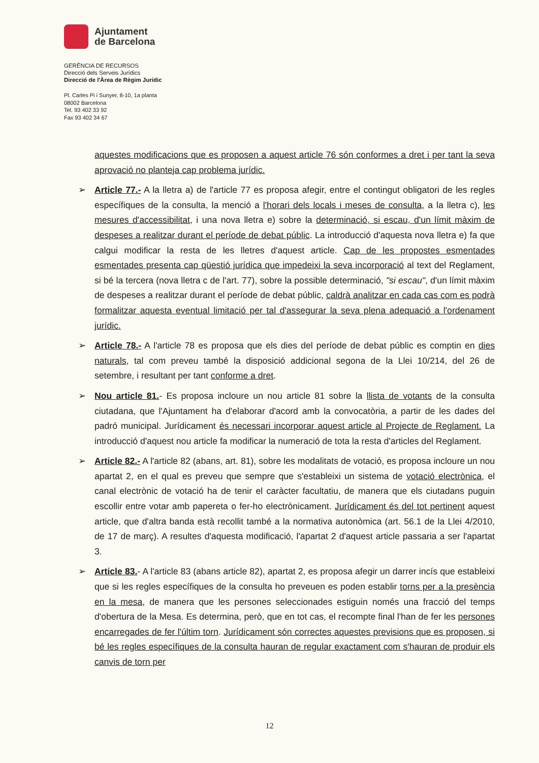Ajuntament
de Barcelona
GERÈNCIA DE RECURSOS
Direcció dels Serveis Jurídics
Direcció de l'Àrea de Règim Jurídic
Pl. Carles Pi i Sunyer, 8-10, 1a planta
08002 Barcelona
Tel. 93 402 33 92
Fax 93 402 34 67
aquestes modificacions que es proposen a aquest article 76 són conformes a dret i per tant la seva aprovació no planteja cap problema jurídic.
➢ Article 77.- A la lletra a) de l'article 77 es proposa afegir, entre el contingut obligatori de les regles específiques de la consulta, la menció a l'horari dels locals i meses de consulta, a la lletra c), les mesures d'accessibilitat, i una nova lletra e) sobre la determinació, si escau, d'un límit màxim de despeses a realitzar durant el període de debat públic. La introducció d'aquesta nova lletra e) fa que calgui modificar la resta de les lletres d'aquest article. Cap de les propostes esmentades esmentades presenta cap qüestió jurídica que impedeixi la seva incorporació al text del Reglament, si bé la tercera (nova lletra c de l'art. 77), sobre la possible determinació, "si escau", d'un límit màxim de despeses a realitzar durant el període de debat públic, caldrà analitzar en cada cas com es podrà formalitzar aquesta eventual limitació per tal d'assegurar la seva plena adequació a l'ordenament jurídic.
➢ Article 78.- A l'article 78 es proposa que els dies del període de debat públic es comptin en dies naturals, tal com preveu també la disposició addicional segona de la Llei 10/214, del 26 de setembre, i resultant per tant conforme a dret.
➢ Nou article 81.- Es proposa incloure un nou article 81 sobre la llista de votants de la consulta ciutadana, que l'Ajuntament ha d'elaborar d'acord amb la convocatòria, a partir de les dades del padró municipal. Jurídicament és necessari incorporar aquest article al Projecte de Reglament. La introducció d'aquest nou article fa modificar la numeració de tota la resta d'articles del Reglament.
➢ Article 82.- A l'article 82 (abans, art. 81), sobre les modalitats de votació, es proposa incloure un nou apartat 2, en el qual es preveu que sempre que s'estableixi un sistema de votació electrònica, el canal electrònic de votació ha de tenir el caràcter facultatiu, de manera que els ciutadans puguin escollir entre votar amb papereta o fer-ho electrònicament. Jurídicament és del tot pertinent aquest article, que d'altra banda està recollit també a la normativa autonòmica (art. 56.1 de la Llei 4/2010, de 17 de març). A resultes d'aquesta modificació, l'apartat 2 d'aquest article passaria a ser l'apartat 3.
➢ Article 83.- A l'article 83 (abans article 82), apartat 2, es proposa afegir un darrer incís que estableixi que si les regles específiques de la consulta ho preveuen es poden establir torns per a la presència en la mesa, de manera que les persones seleccionades estiguin només una fracció del temps d'obertura de la Mesa. Es determina, però, que en tot cas, el recompte final l'han de fer les persones encarregades de fer l'últim torn. Jurídicament són correctes aquestes previsions que es proposen, si bé les regles específiques de la consulta hauran de regular exactament com s'hauran de produir els canvis de torn per
12